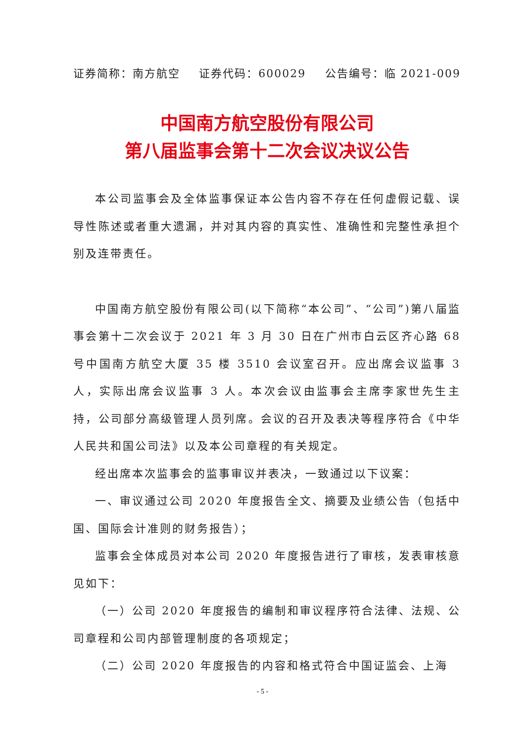证券简称：南方航空 证券代码：600029 公告编号：临 2021-009
中国南方航空股份有限公司
第八届监事会第十二次会议决议公告
本公司监事会及全体监事保证本公告内容不存在任何虚假记载、误导性陈述或者重大遗漏，并对其内容的真实性、准确性和完整性承担个别及连带责任。
中国南方航空股份有限公司(以下简称“本公司”、“公司”)第八届监事会第十二次会议于 2021 年 3 月 30 日在广州市白云区齐心路 68 号中国南方航空大厦 35 楼 3510 会议室召开。应出席会议监事 3 人，实际出席会议监事 3 人。本次会议由监事会主席李家世先生主持，公司部分高级管理人员列席。会议的召开及表决等程序符合《中华人民共和国公司法》以及本公司章程的有关规定。
经出席本次监事会的监事审议并表决，一致通过以下议案：
一、审议通过公司 2020 年度报告全文、摘要及业绩公告（包括中国、国际会计准则的财务报告）；
监事会全体成员对本公司 2020 年度报告进行了审核，发表审核意见如下：
（一）公司 2020 年度报告的编制和审议程序符合法律、法规、公司章程和公司内部管理制度的各项规定；
（二）公司 2020 年度报告的内容和格式符合中国证监会、上海
- 5 -